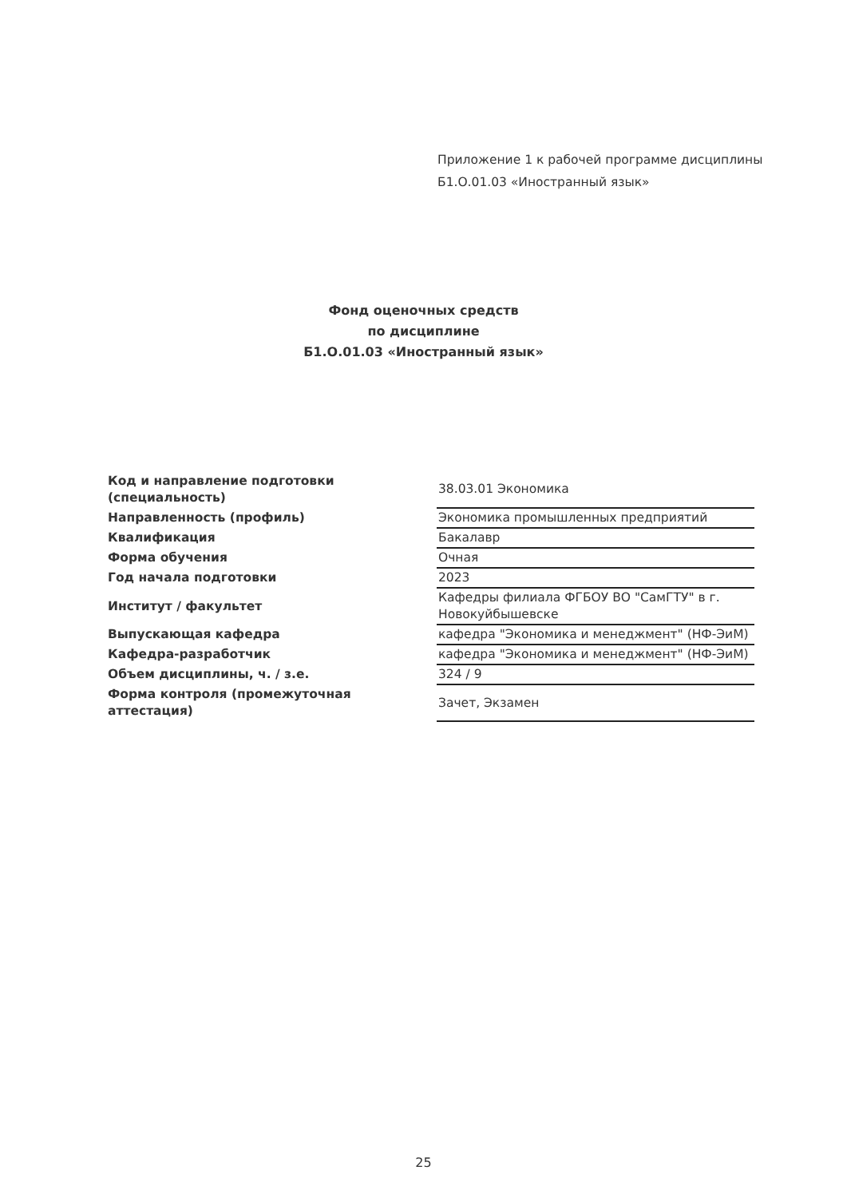Приложение 1 к рабочей программе дисциплины
Б1.О.01.03 «Иностранный язык»
Фонд оценочных средств
по дисциплине
Б1.О.01.03 «Иностранный язык»
| Код и направление подготовки (специальность) | 38.03.01 Экономика |
| Направленность (профиль) | Экономика промышленных предприятий |
| Квалификация | Бакалавр |
| Форма обучения | Очная |
| Год начала подготовки | 2023 |
| Институт / факультет | Кафедры филиала ФГБОУ ВО "СамГТУ" в г. Новокуйбышевске |
| Выпускающая кафедра | кафедра "Экономика и менеджмент" (НФ-ЭиМ) |
| Кафедра-разработчик | кафедра "Экономика и менеджмент" (НФ-ЭиМ) |
| Объем дисциплины, ч. / з.е. | 324 / 9 |
| Форма контроля (промежуточная аттестация) | Зачет, Экзамен |
25